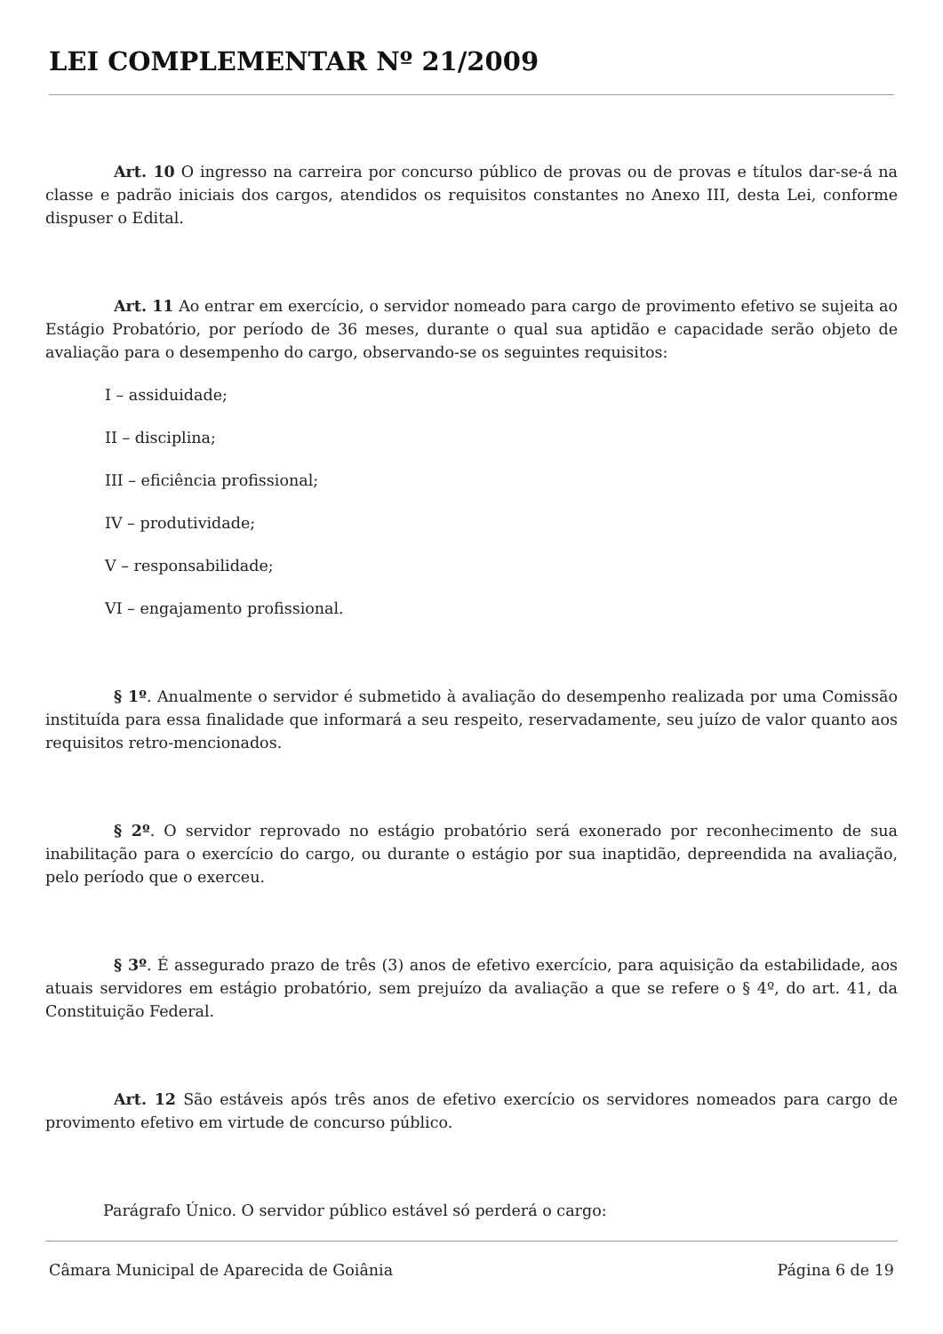LEI COMPLEMENTAR Nº 21/2009
Art. 10 O ingresso na carreira por concurso público de provas ou de provas e títulos dar-se-á na classe e padrão iniciais dos cargos, atendidos os requisitos constantes no Anexo III, desta Lei, conforme dispuser o Edital.
Art. 11 Ao entrar em exercício, o servidor nomeado para cargo de provimento efetivo se sujeita ao Estágio Probatório, por período de 36 meses, durante o qual sua aptidão e capacidade serão objeto de avaliação para o desempenho do cargo, observando-se os seguintes requisitos:
I – assiduidade;
II – disciplina;
III – eficiência profissional;
IV – produtividade;
V – responsabilidade;
VI – engajamento profissional.
§ 1º. Anualmente o servidor é submetido à avaliação do desempenho realizada por uma Comissão instituída para essa finalidade que informará a seu respeito, reservadamente, seu juízo de valor quanto aos requisitos retro-mencionados.
§ 2º. O servidor reprovado no estágio probatório será exonerado por reconhecimento de sua inabilitação para o exercício do cargo, ou durante o estágio por sua inaptidão, depreendida na avaliação, pelo período que o exerceu.
§ 3º. É assegurado prazo de três (3) anos de efetivo exercício, para aquisição da estabilidade, aos atuais servidores em estágio probatório, sem prejuízo da avaliação a que se refere o § 4º, do art. 41, da Constituição Federal.
Art. 12 São estáveis após três anos de efetivo exercício os servidores nomeados para cargo de provimento efetivo em virtude de concurso público.
Parágrafo Único. O servidor público estável só perderá o cargo:
Câmara Municipal de Aparecida de Goiânia Página 6 de 19